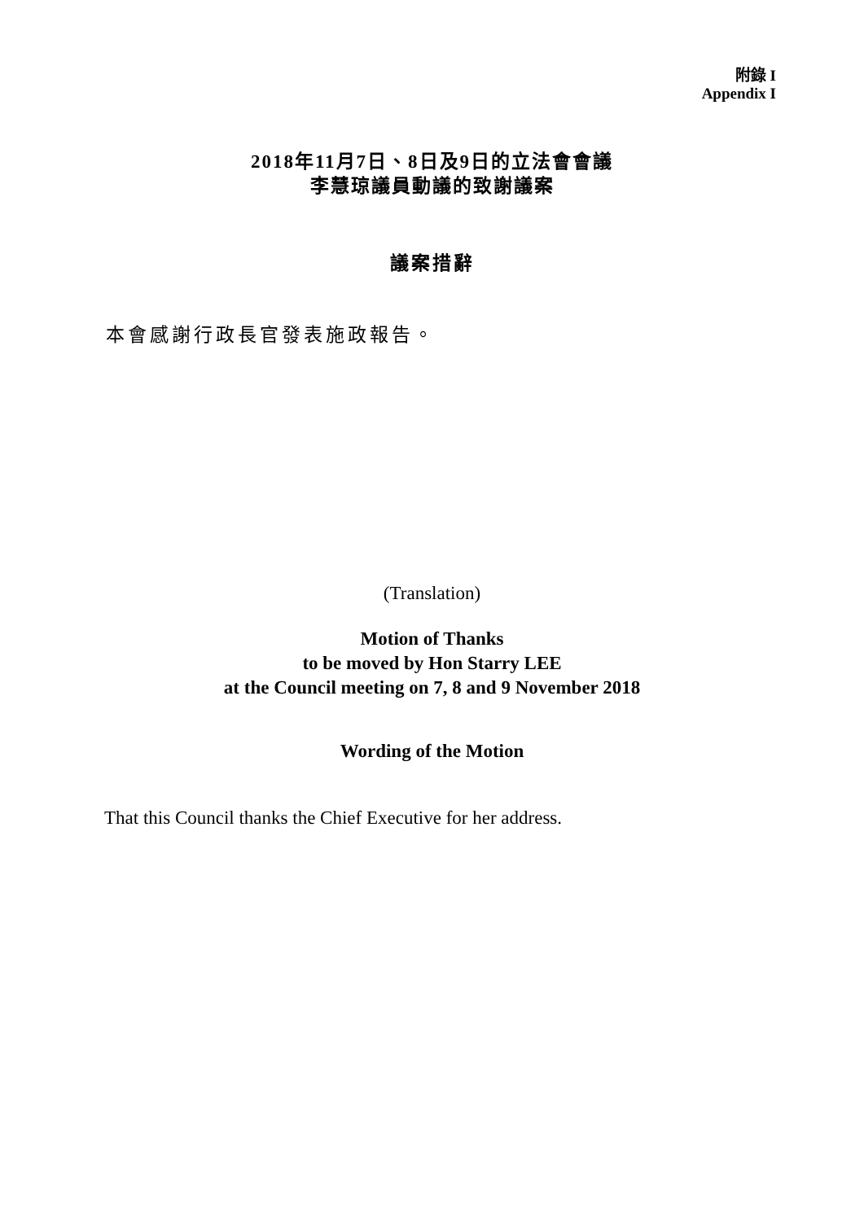附錄 I
Appendix I
2018年11月7日、8日及9日的立法會會議
李慧琼議員動議的致謝議案
議案措辭
本會感謝行政長官發表施政報告。
(Translation)
Motion of Thanks
to be moved by Hon Starry LEE
at the Council meeting on 7, 8 and 9 November 2018
Wording of the Motion
That this Council thanks the Chief Executive for her address.